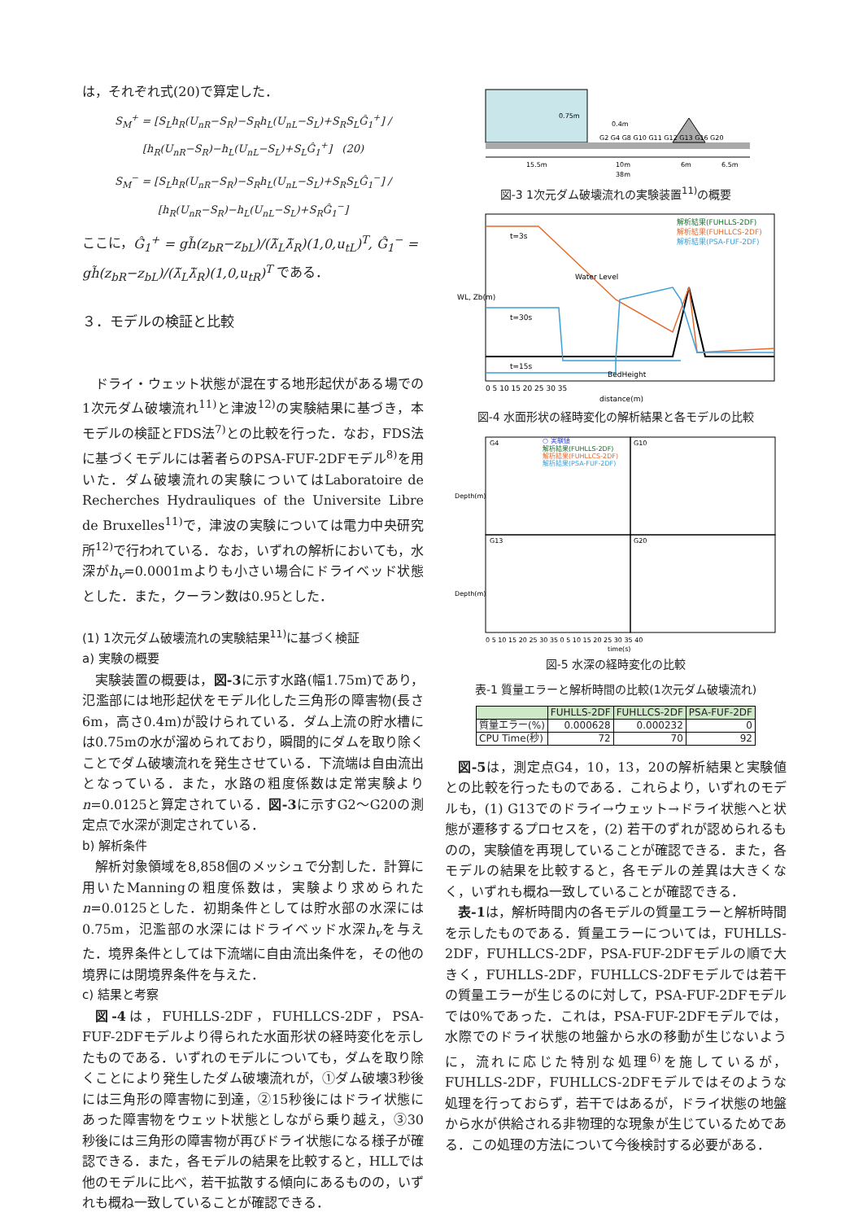は，それぞれ式(20)で算定した．
S<sub>M</sub><sup>+</sup> = [S<sub>L</sub>h<sub>R</sub>(U<sub>nR</sub>−S<sub>R</sub>)−S<sub>R</sub>h<sub>L</sub>(U<sub>nL</sub>−S<sub>L</sub>)+S<sub>R</sub>S<sub>L</sub>Ĝ<sub>1</sub><sup>+</sup>] / [h<sub>R</sub>(U<sub>nR</sub>−S<sub>R</sub>)−h<sub>L</sub>(U<sub>nL</sub>−S<sub>L</sub>)+S<sub>L</sub>Ĝ<sub>1</sub><sup>+</sup>] (20)
S<sub>M</sub><sup>−</sup> = [S<sub>L</sub>h<sub>R</sub>(U<sub>nR</sub>−S<sub>R</sub>)−S<sub>R</sub>h<sub>L</sub>(U<sub>nL</sub>−S<sub>L</sub>)+S<sub>R</sub>S<sub>L</sub>Ĝ<sub>1</sub><sup>−</sup>] / [h<sub>R</sub>(U<sub>nR</sub>−S<sub>R</sub>)−h<sub>L</sub>(U<sub>nL</sub>−S<sub>L</sub>)+S<sub>R</sub>Ĝ<sub>1</sub><sup>−</sup>]
ここに，Ĝ<sub>1</sub><sup>+</sup> = gh̃(z<sub>bR</sub>−z<sub>bL</sub>)/(λ̃<sub>L</sub>λ̃<sub>R</sub>)(1,0,u<sub>tL</sub>)<sup>T</sup>, Ĝ<sub>1</sub><sup>−</sup> = gh̃(z<sub>bR</sub>−z<sub>bL</sub>)/(λ̃<sub>L</sub>λ̃<sub>R</sub>)(1,0,u<sub>tR</sub>)<sup>T</sup> である．
３．モデルの検証と比較
ドライ・ウェット状態が混在する地形起伏がある場での1次元ダム破壊流れ<sup>11)</sup>と津波<sup>12)</sup>の実験結果に基づき，本モデルの検証とFDS法<sup>7)</sup>との比較を行った．なお，FDS法に基づくモデルには著者らのPSA-FUF-2DFモデル<sup>8)</sup>を用いた．ダム破壊流れの実験についてはLaboratoire de Recherches Hydrauliques of the Universite Libre de Bruxelles<sup>11)</sup>で，津波の実験については電力中央研究所<sup>12)</sup>で行われている．なお，いずれの解析においても，水深がh<sub>v</sub>=0.0001mよりも小さい場合にドライベッド状態とした．また，クーラン数は0.95とした．
(1) 1次元ダム破壊流れの実験結果<sup>11)</sup>に基づく検証
a) 実験の概要
実験装置の概要は，図-3に示す水路(幅1.75m)であり，氾濫部には地形起伏をモデル化した三角形の障害物(長さ6m，高さ0.4m)が設けられている．ダム上流の貯水槽には0.75mの水が溜められており，瞬間的にダムを取り除くことでダム破壊流れを発生させている．下流端は自由流出となっている．また，水路の粗度係数は定常実験よりn=0.0125と算定されている．図-3に示すG2～G20の測定点で水深が測定されている．
b) 解析条件
解析対象領域を8,858個のメッシュで分割した．計算に用いたManningの粗度係数は，実験より求められたn=0.0125とした．初期条件としては貯水部の水深には0.75m，氾濫部の水深にはドライベッド水深h<sub>v</sub>を与えた．境界条件としては下流端に自由流出条件を，その他の境界には閉境界条件を与えた．
c) 結果と考察
図-4は，FUHLLS-2DF，FUHLLCS-2DF，PSA-FUF-2DFモデルより得られた水面形状の経時変化を示したものである．いずれのモデルについても，ダムを取り除くことにより発生したダム破壊流れが，①ダム破壊3秒後には三角形の障害物に到達，②15秒後にはドライ状態にあった障害物をウェット状態としながら乗り越え，③30秒後には三角形の障害物が再びドライ状態になる様子が確認できる．また，各モデルの結果を比較すると，HLLでは他のモデルに比べ，若干拡散する傾向にあるものの，いずれも概ね一致していることが確認できる．
0.75m
0.4m
G2 G4 G8 G10 G11 G12 G13 G16 G20
15.5m
10m
6m
6.5m
38m
図-3 1次元ダム破壊流れの実験装置<sup>11)</sup>の概要
t=3s
t=30s
t=15s
Water Level
BedHeight
解析結果(FUHLLS-2DF)
解析結果(FUHLLCS-2DF)
解析結果(PSA-FUF-2DF)
WL, Zb(m)
0 5 10 15 20 25 30 35
distance(m)
図-4 水面形状の経時変化の解析結果と各モデルの比較
G4
G10
G13
G20
○ 実験値
解析結果(FUHLLS-2DF)
解析結果(FUHLLCS-2DF)
解析結果(PSA-FUF-2DF)
Depth(m)
Depth(m)
0 5 10 15 20 25 30 35 0 5 10 15 20 25 30 35 40
time(s)
図-5 水深の経時変化の比較
表-1 質量エラーと解析時間の比較(1次元ダム破壊流れ)
| | FUHLLS-2DF | FUHLLCS-2DF | PSA-FUF-2DF |
| --- | --- | --- | --- |
| 質量エラー(%) | 0.000628 | 0.000232 | 0 |
| CPU Time(秒) | 72 | 70 | 92 |
図-5は，測定点G4，10，13，20の解析結果と実験値との比較を行ったものである．これらより，いずれのモデルも，(1) G13でのドライ→ウェット→ドライ状態へと状態が遷移するプロセスを，(2) 若干のずれが認められるものの，実験値を再現していることが確認できる．また，各モデルの結果を比較すると，各モデルの差異は大きくなく，いずれも概ね一致していることが確認できる．
表-1は，解析時間内の各モデルの質量エラーと解析時間を示したものである．質量エラーについては，FUHLLS-2DF，FUHLLCS-2DF，PSA-FUF-2DFモデルの順で大きく，FUHLLS-2DF，FUHLLCS-2DFモデルでは若干の質量エラーが生じるのに対して，PSA-FUF-2DFモデルでは0%であった．これは，PSA-FUF-2DFモデルでは，水際でのドライ状態の地盤から水の移動が生じないように，流れに応じた特別な処理<sup>6)</sup>を施しているが，FUHLLS-2DF，FUHLLCS-2DFモデルではそのような処理を行っておらず，若干ではあるが，ドライ状態の地盤から水が供給される非物理的な現象が生じているためである．この処理の方法について今後検討する必要がある．